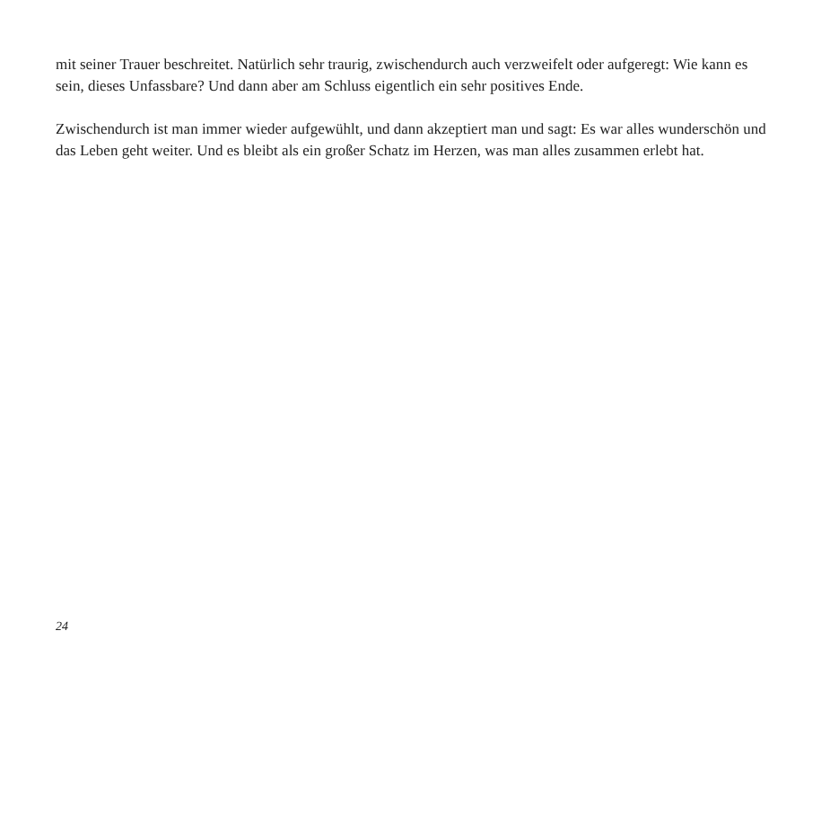mit seiner Trauer beschreitet. Natürlich sehr traurig, zwischendurch auch verzweifelt oder aufgeregt: Wie kann es sein, dieses Unfassbare? Und dann aber am Schluss eigentlich ein sehr positives Ende.
Zwischendurch ist man immer wieder aufgewühlt, und dann akzeptiert man und sagt: Es war alles wunderschön und das Leben geht weiter. Und es bleibt als ein großer Schatz im Herzen, was man alles zusammen erlebt hat.
24